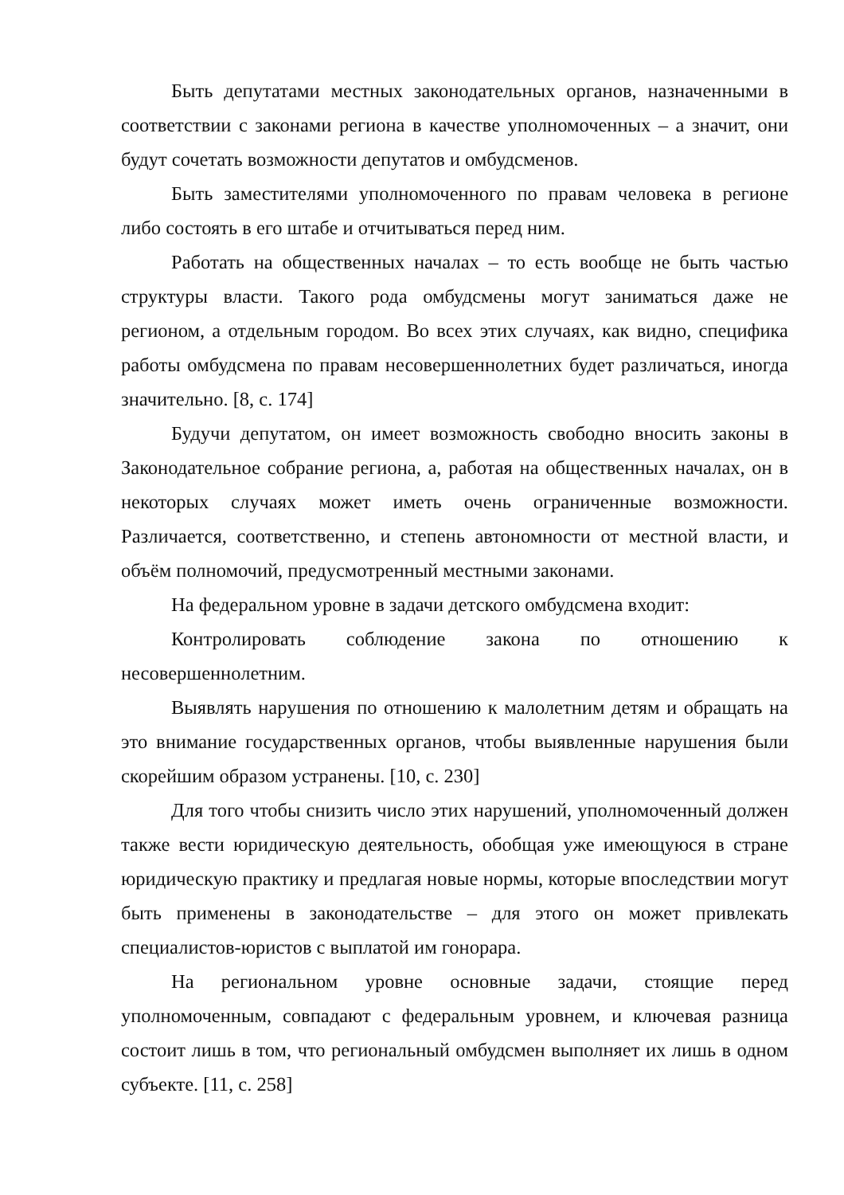Быть депутатами местных законодательных органов, назначенными в соответствии с законами региона в качестве уполномоченных – а значит, они будут сочетать возможности депутатов и омбудсменов.
Быть заместителями уполномоченного по правам человека в регионе либо состоять в его штабе и отчитываться перед ним.
Работать на общественных началах – то есть вообще не быть частью структуры власти. Такого рода омбудсмены могут заниматься даже не регионом, а отдельным городом. Во всех этих случаях, как видно, специфика работы омбудсмена по правам несовершеннолетних будет различаться, иногда значительно. [8, с. 174]
Будучи депутатом, он имеет возможность свободно вносить законы в Законодательное собрание региона, а, работая на общественных началах, он в некоторых случаях может иметь очень ограниченные возможности. Различается, соответственно, и степень автономности от местной власти, и объём полномочий, предусмотренный местными законами.
На федеральном уровне в задачи детского омбудсмена входит:
Контролировать соблюдение закона по отношению к несовершеннолетним.
Выявлять нарушения по отношению к малолетним детям и обращать на это внимание государственных органов, чтобы выявленные нарушения были скорейшим образом устранены. [10, с. 230]
Для того чтобы снизить число этих нарушений, уполномоченный должен также вести юридическую деятельность, обобщая уже имеющуюся в стране юридическую практику и предлагая новые нормы, которые впоследствии могут быть применены в законодательстве – для этого он может привлекать специалистов-юристов с выплатой им гонорара.
На региональном уровне основные задачи, стоящие перед уполномоченным, совпадают с федеральным уровнем, и ключевая разница состоит лишь в том, что региональный омбудсмен выполняет их лишь в одном субъекте. [11, с. 258]